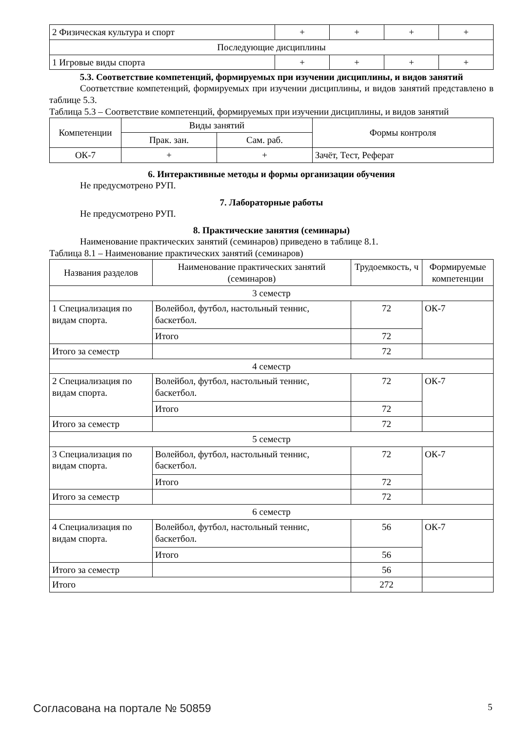| 2 Физическая культура и спорт | + | + | + | + |
| Последующие дисциплины | | | | |
| 1 Игровые виды спорта | + | + | + | + |
5.3. Соответствие компетенций, формируемых при изучении дисциплины, и видов занятий
Соответствие компетенций, формируемых при изучении дисциплины, и видов занятий представлено в таблице 5.3.
Таблица 5.3 – Соответствие компетенций, формируемых при изучении дисциплины, и видов занятий
| Компетенции | Виды занятий | | Формы контроля |
| --- | --- | --- | --- |
| | Прак. зан. | Сам. раб. | |
| ОК-7 | + | + | Зачёт, Тест, Реферат |
6. Интерактивные методы и формы организации обучения
Не предусмотрено РУП.
7. Лабораторные работы
Не предусмотрено РУП.
8. Практические занятия (семинары)
Наименование практических занятий (семинаров) приведено в таблице 8.1.
Таблица 8.1 – Наименование практических занятий (семинаров)
| Названия разделов | Наименование практических занятий (семинаров) | Трудоемкость, ч | Формируемые компетенции |
| --- | --- | --- | --- |
| 3 семестр | | | |
| 1 Специализация по видам спорта. | Волейбол, футбол, настольный теннис, баскетбол. | 72 | ОК-7 |
| | Итого | 72 | |
| Итого за семестр | | 72 | |
| 4 семестр | | | |
| 2 Специализация по видам спорта. | Волейбол, футбол, настольный теннис, баскетбол. | 72 | ОК-7 |
| | Итого | 72 | |
| Итого за семестр | | 72 | |
| 5 семестр | | | |
| 3 Специализация по видам спорта. | Волейбол, футбол, настольный теннис, баскетбол. | 72 | ОК-7 |
| | Итого | 72 | |
| Итого за семестр | | 72 | |
| 6 семестр | | | |
| 4 Специализация по видам спорта. | Волейбол, футбол, настольный теннис, баскетбол. | 56 | ОК-7 |
| | Итого | 56 | |
| Итого за семестр | | 56 | |
| Итого | | 272 | |
Согласована на портале № 50859 5